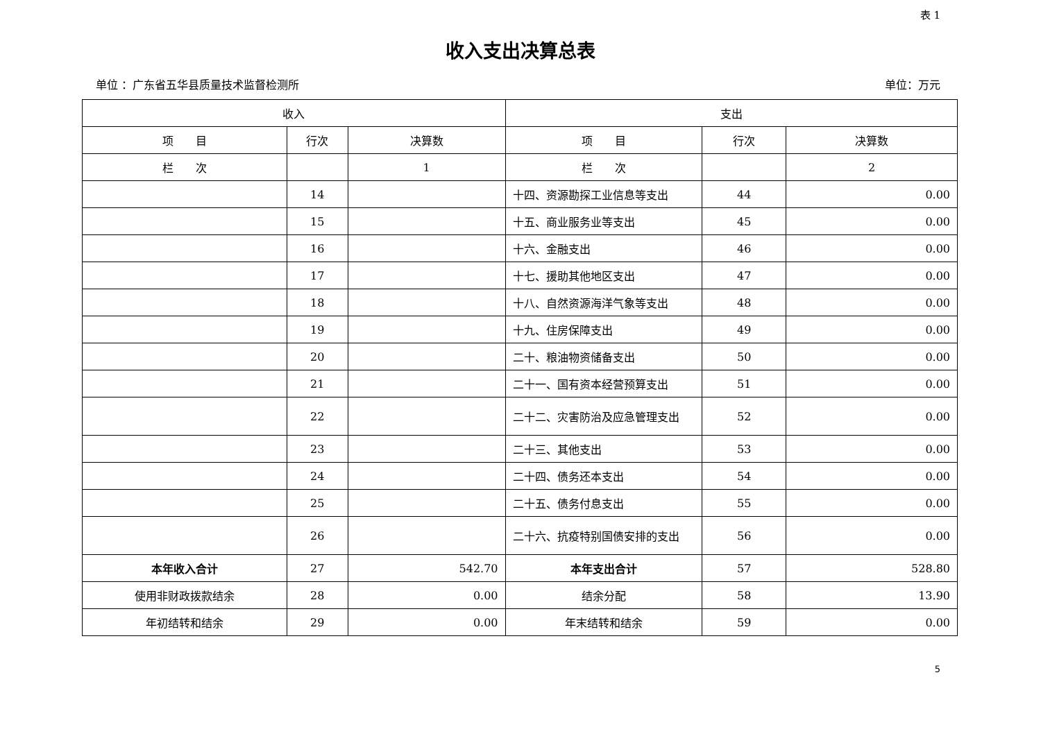表 1
收入支出决算总表
单位 ：广东省五华县质量技术监督检测所 单位：万元
| 收入 | | | 支出 | | |
| --- | --- | --- | --- | --- | --- |
| 项 目 | 行次 | 决算数 | 项 目 | 行次 | 决算数 |
| 栏 次 | | 1 | 栏 次 | | 2 |
| | 14 | | 十四、资源勘探工业信息等支出 | 44 | 0.00 |
| | 15 | | 十五、商业服务业等支出 | 45 | 0.00 |
| | 16 | | 十六、金融支出 | 46 | 0.00 |
| | 17 | | 十七、援助其他地区支出 | 47 | 0.00 |
| | 18 | | 十八、自然资源海洋气象等支出 | 48 | 0.00 |
| | 19 | | 十九、住房保障支出 | 49 | 0.00 |
| | 20 | | 二十、粮油物资储备支出 | 50 | 0.00 |
| | 21 | | 二十一、国有资本经营预算支出 | 51 | 0.00 |
| | 22 | | 二十二、灾害防治及应急管理支出 | 52 | 0.00 |
| | 23 | | 二十三、其他支出 | 53 | 0.00 |
| | 24 | | 二十四、债务还本支出 | 54 | 0.00 |
| | 25 | | 二十五、债务付息支出 | 55 | 0.00 |
| | 26 | | 二十六、抗疫特别国债安排的支出 | 56 | 0.00 |
| 本年收入合计 | 27 | 542.70 | 本年支出合计 | 57 | 528.80 |
| 使用非财政拨款结余 | 28 | 0.00 | 结余分配 | 58 | 13.90 |
| 年初结转和结余 | 29 | 0.00 | 年末结转和结余 | 59 | 0.00 |
5